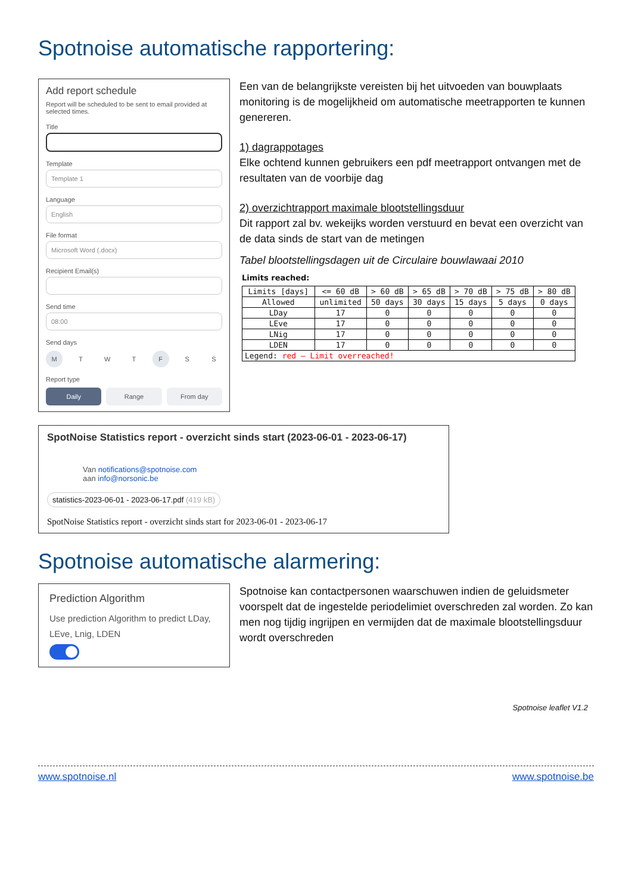Spotnoise automatische rapportering:
Add report schedule
Report will be scheduled to be sent to email provided at selected times.
Title
Template
Template 1
Language
English
File format
Microsoft Word (.docx)
Recipient Email(s)
Send time
08:00
Send days
M T W T F S S
Report type
Daily Range From day
Een van de belangrijkste vereisten bij het uitvoeden van bouwplaats monitoring is de mogelijkheid om automatische meetrapporten te kunnen genereren.
1) dagrappotages
Elke ochtend kunnen gebruikers een pdf meetrapport ontvangen met de resultaten van de voorbije dag
2) overzichtrapport maximale blootstellingsduur
Dit rapport zal bv. wekeijks worden verstuurd en bevat een overzicht van de data sinds de start van de metingen
Tabel blootstellingsdagen uit de Circulaire bouwlawaai 2010
Limits reached:
| Limits [days] | <= 60 dB | > 60 dB | > 65 dB | > 70 dB | > 75 dB | > 80 dB |
| Allowed | unlimited | 50 days | 30 days | 15 days | 5 days | 0 days |
| LDay | 17 | 0 | 0 | 0 | 0 | 0 |
| LEve | 17 | 0 | 0 | 0 | 0 | 0 |
| LNig | 17 | 0 | 0 | 0 | 0 | 0 |
| LDEN | 17 | 0 | 0 | 0 | 0 | 0 |
| Legend: red – Limit overreached! | | | | | | |
SpotNoise Statistics report - overzicht sinds start (2023-06-01 - 2023-06-17)
Van notifications@spotnoise.com
aan info@norsonic.be
statistics-2023-06-01 - 2023-06-17.pdf (419 kB)
SpotNoise Statistics report - overzicht sinds start for 2023-06-01 - 2023-06-17
Spotnoise automatische alarmering:
Prediction Algorithm
Use prediction Algorithm to predict LDay, LEve, Lnig, LDEN
Spotnoise kan contactpersonen waarschuwen indien de geluidsmeter voorspelt dat de ingestelde periodelimiet overschreden zal worden. Zo kan men nog tijdig ingrijpen en vermijden dat de maximale blootstellingsduur wordt overschreden
Spotnoise leaflet V1.2
www.spotnoise.nl www.spotnoise.be